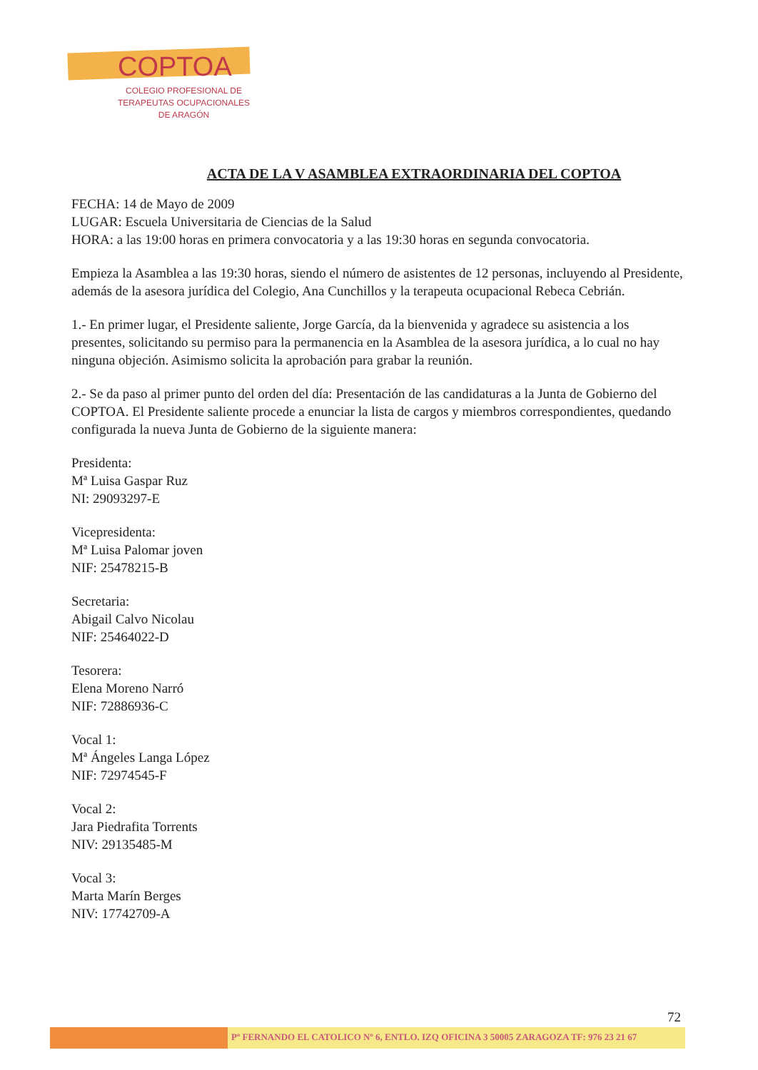COPTOA
COLEGIO PROFESIONAL DE
TERAPEUTAS OCUPACIONALES
DE ARAGÓN
ACTA DE LA V ASAMBLEA EXTRAORDINARIA DEL COPTOA
FECHA: 14 de Mayo de 2009
LUGAR: Escuela Universitaria de Ciencias de la Salud
HORA: a las 19:00 horas en primera convocatoria y a las 19:30 horas en segunda convocatoria.
Empieza la Asamblea a las 19:30 horas, siendo el número de asistentes de 12 personas, incluyendo al Presidente, además de la asesora jurídica del Colegio, Ana Cunchillos y la terapeuta ocupacional Rebeca Cebrián.
1.- En primer lugar, el Presidente saliente, Jorge García, da la bienvenida y agradece su asistencia a los presentes, solicitando su permiso para la permanencia en la Asamblea de la asesora jurídica, a lo cual no hay ninguna objeción. Asimismo solicita la aprobación para grabar la reunión.
2.- Se da paso al primer punto del orden del día: Presentación de las candidaturas a la Junta de Gobierno del COPTOA. El Presidente saliente procede a enunciar la lista de cargos y miembros correspondientes, quedando configurada la nueva Junta de Gobierno de la siguiente manera:
Presidenta:
Mª Luisa Gaspar Ruz
NI: 29093297-E
Vicepresidenta:
Mª Luisa Palomar joven
NIF: 25478215-B
Secretaria:
Abigail Calvo Nicolau
NIF: 25464022-D
Tesorera:
Elena Moreno Narró
NIF: 72886936-C
Vocal 1:
Mª Ángeles Langa López
NIF: 72974545-F
Vocal 2:
Jara Piedrafita Torrents
NIV: 29135485-M
Vocal 3:
Marta Marín Berges
NIV: 17742709-A
72
Pº FERNANDO EL CATOLICO Nº 6, ENTLO. IZQ OFICINA 3 50005 ZARAGOZA TF: 976 23 21 67